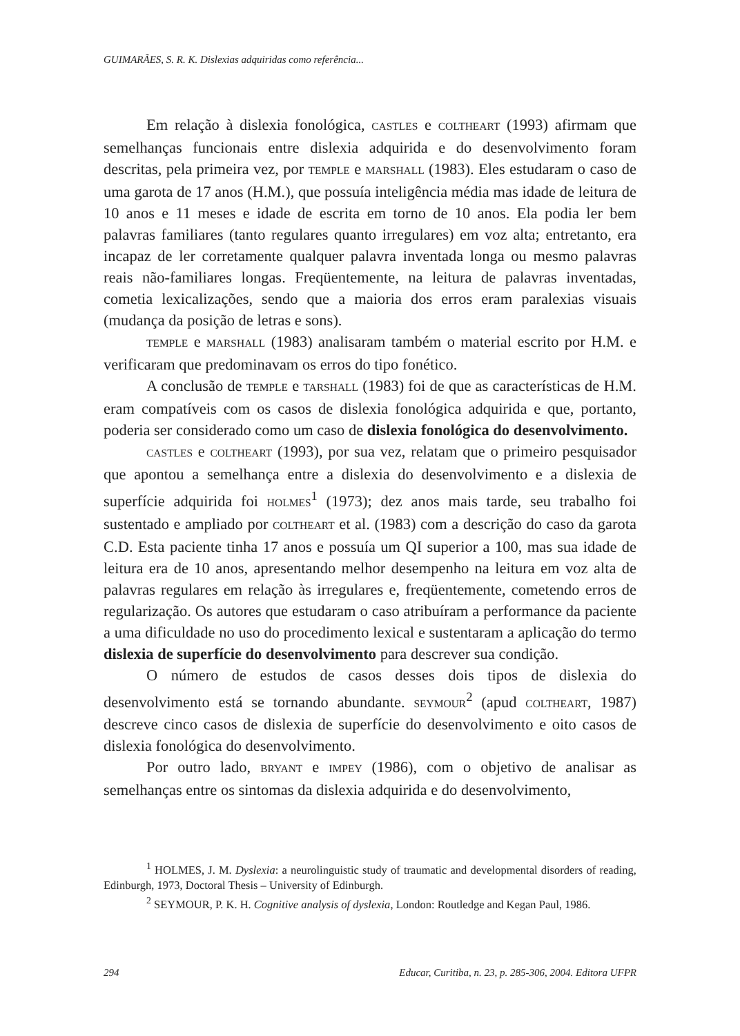GUIMARÃES, S. R. K. Dislexias adquiridas como referência...
Em relação à dislexia fonológica, CASTLES e COLTHEART (1993) afirmam que semelhanças funcionais entre dislexia adquirida e do desenvolvimento foram descritas, pela primeira vez, por TEMPLE e MARSHALL (1983). Eles estudaram o caso de uma garota de 17 anos (H.M.), que possuía inteligência média mas idade de leitura de 10 anos e 11 meses e idade de escrita em torno de 10 anos. Ela podia ler bem palavras familiares (tanto regulares quanto irregulares) em voz alta; entretanto, era incapaz de ler corretamente qualquer palavra inventada longa ou mesmo palavras reais não-familiares longas. Freqüentemente, na leitura de palavras inventadas, cometia lexicalizações, sendo que a maioria dos erros eram paralexias visuais (mudança da posição de letras e sons).
TEMPLE e MARSHALL (1983) analisaram também o material escrito por H.M. e verificaram que predominavam os erros do tipo fonético.
A conclusão de TEMPLE e TARSHALL (1983) foi de que as características de H.M. eram compatíveis com os casos de dislexia fonológica adquirida e que, portanto, poderia ser considerado como um caso de dislexia fonológica do desenvolvimento.
CASTLES e COLTHEART (1993), por sua vez, relatam que o primeiro pesquisador que apontou a semelhança entre a dislexia do desenvolvimento e a dislexia de superfície adquirida foi HOLMES<sup>1</sup> (1973); dez anos mais tarde, seu trabalho foi sustentado e ampliado por COLTHEART et al. (1983) com a descrição do caso da garota C.D. Esta paciente tinha 17 anos e possuía um QI superior a 100, mas sua idade de leitura era de 10 anos, apresentando melhor desempenho na leitura em voz alta de palavras regulares em relação às irregulares e, freqüentemente, cometendo erros de regularização. Os autores que estudaram o caso atribuíram a performance da paciente a uma dificuldade no uso do procedimento lexical e sustentaram a aplicação do termo dislexia de superfície do desenvolvimento para descrever sua condição.
O número de estudos de casos desses dois tipos de dislexia do desenvolvimento está se tornando abundante. SEYMOUR<sup>2</sup> (apud COLTHEART, 1987) descreve cinco casos de dislexia de superfície do desenvolvimento e oito casos de dislexia fonológica do desenvolvimento.
Por outro lado, BRYANT e IMPEY (1986), com o objetivo de analisar as semelhanças entre os sintomas da dislexia adquirida e do desenvolvimento,
<sup>1</sup> HOLMES, J. M. Dyslexia: a neurolinguistic study of traumatic and developmental disorders of reading, Edinburgh, 1973, Doctoral Thesis – University of Edinburgh.
<sup>2</sup> SEYMOUR, P. K. H. Cognitive analysis of dyslexia, London: Routledge and Kegan Paul, 1986.
294 Educar, Curitiba, n. 23, p. 285-306, 2004. Editora UFPR